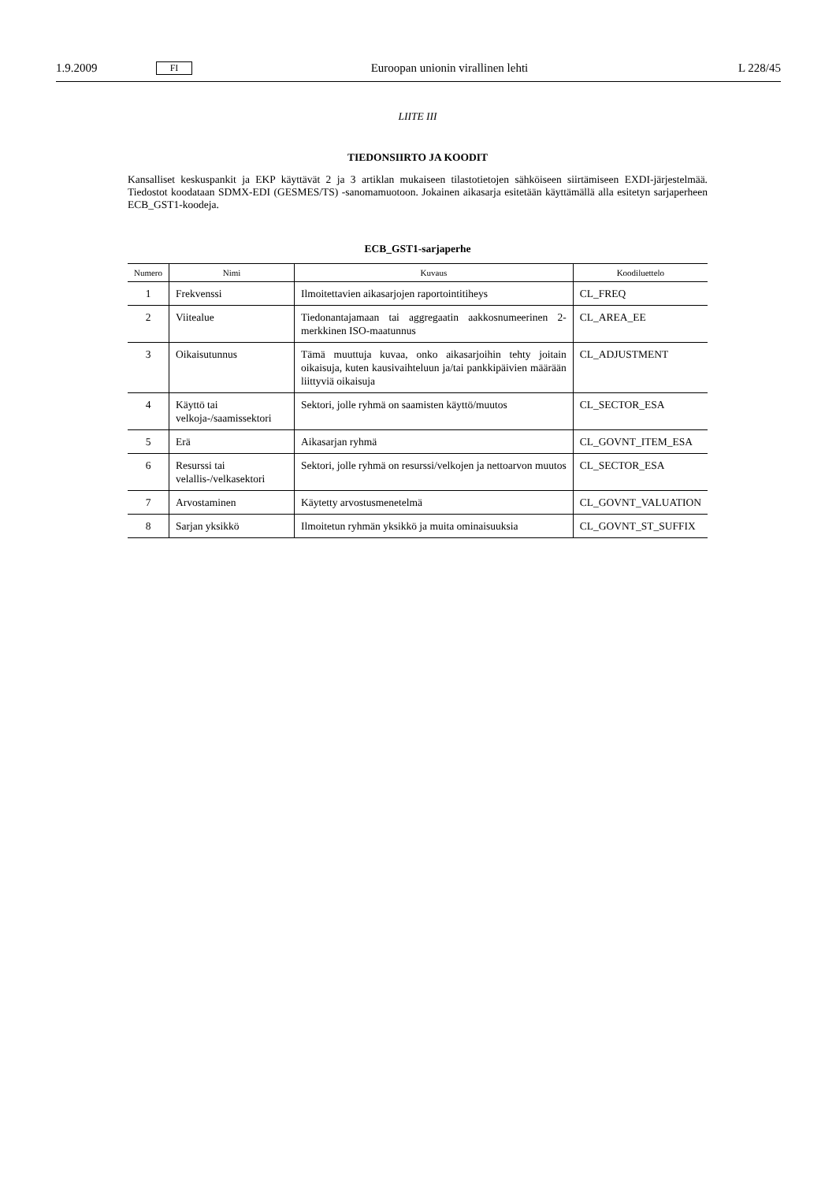1.9.2009 FI Euroopan unionin virallinen lehti L 228/45
LIITE III
TIEDONSIIRTO JA KOODIT
Kansalliset keskuspankit ja EKP käyttävät 2 ja 3 artiklan mukaiseen tilastotietojen sähköiseen siirtämiseen EXDI-järjestelmää. Tiedostot koodataan SDMX-EDI (GESMES/TS) -sanomamuotoon. Jokainen aikasarja esitetään käyttämällä alla esitetyn sarjaperheen ECB_GST1-koodeja.
ECB_GST1-sarjaperhe
| Numero | Nimi | Kuvaus | Koodiluettelo |
| --- | --- | --- | --- |
| 1 | Frekvenssi | Ilmoitettavien aikasarjojen raportointitiheys | CL_FREQ |
| 2 | Viitealue | Tiedonantajamaan tai aggregaatin aakkosnumeerinen 2-merkkinen ISO-maatunnus | CL_AREA_EE |
| 3 | Oikaisutunnus | Tämä muuttuja kuvaa, onko aikasarjoihin tehty joitain oikaisuja, kuten kausivaihteluun ja/tai pankkipäivien määrään liittyviä oikaisuja | CL_ADJUSTMENT |
| 4 | Käyttö tai velkoja-/saamissektori | Sektori, jolle ryhmä on saamisten käyttö/muutos | CL_SECTOR_ESA |
| 5 | Erä | Aikasarjan ryhmä | CL_GOVNT_ITEM_ESA |
| 6 | Resurssi tai velallis-/velkasektori | Sektori, jolle ryhmä on resurssi/velkojen ja nettoarvon muutos | CL_SECTOR_ESA |
| 7 | Arvostaminen | Käytetty arvostusmenetelmä | CL_GOVNT_VALUATION |
| 8 | Sarjan yksikkö | Ilmoitetun ryhmän yksikkö ja muita ominaisuuksia | CL_GOVNT_ST_SUFFIX |